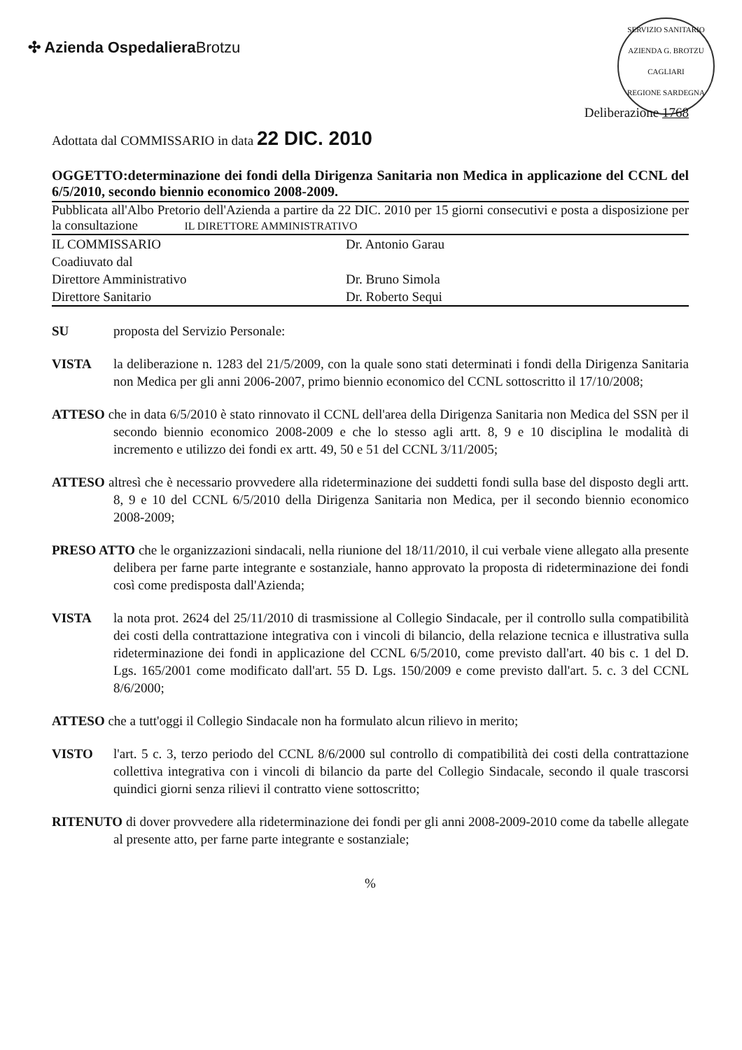✣ Azienda OspedalieraBrotzu
SERVIZIO SANITARIO
AZIENDA G. BROTZU
CAGLIARI
REGIONE SARDEGNA
Deliberazione 1768
Adottata dal COMMISSARIO in data 22 DIC. 2010
OGGETTO:determinazione dei fondi della Dirigenza Sanitaria non Medica in applicazione del CCNL del 6/5/2010, secondo biennio economico 2008-2009.
Pubblicata all'Albo Pretorio dell'Azienda a partire da 22 DIC. 2010 per 15 giorni consecutivi e posta a disposizione per la consultazione IL DIRETTORE AMMINISTRATIVO
IL COMMISSARIO
Dr. Antonio Garau
Coadiuvato dal
Direttore Amministrativo
Dr. Bruno Simola
Direttore Sanitario
Dr. Roberto Sequi
SU proposta del Servizio Personale:
VISTA la deliberazione n. 1283 del 21/5/2009, con la quale sono stati determinati i fondi della Dirigenza Sanitaria non Medica per gli anni 2006-2007, primo biennio economico del CCNL sottoscritto il 17/10/2008;
ATTESO che in data 6/5/2010 è stato rinnovato il CCNL dell'area della Dirigenza Sanitaria non Medica del SSN per il secondo biennio economico 2008-2009 e che lo stesso agli artt. 8, 9 e 10 disciplina le modalità di incremento e utilizzo dei fondi ex artt. 49, 50 e 51 del CCNL 3/11/2005;
ATTESO altresì che è necessario provvedere alla rideterminazione dei suddetti fondi sulla base del disposto degli artt. 8, 9 e 10 del CCNL 6/5/2010 della Dirigenza Sanitaria non Medica, per il secondo biennio economico 2008-2009;
PRESO ATTO che le organizzazioni sindacali, nella riunione del 18/11/2010, il cui verbale viene allegato alla presente delibera per farne parte integrante e sostanziale, hanno approvato la proposta di rideterminazione dei fondi così come predisposta dall'Azienda;
VISTA la nota prot. 2624 del 25/11/2010 di trasmissione al Collegio Sindacale, per il controllo sulla compatibilità dei costi della contrattazione integrativa con i vincoli di bilancio, della relazione tecnica e illustrativa sulla rideterminazione dei fondi in applicazione del CCNL 6/5/2010, come previsto dall'art. 40 bis c. 1 del D. Lgs. 165/2001 come modificato dall'art. 55 D. Lgs. 150/2009 e come previsto dall'art. 5. c. 3 del CCNL 8/6/2000;
ATTESO che a tutt'oggi il Collegio Sindacale non ha formulato alcun rilievo in merito;
VISTO l'art. 5 c. 3, terzo periodo del CCNL 8/6/2000 sul controllo di compatibilità dei costi della contrattazione collettiva integrativa con i vincoli di bilancio da parte del Collegio Sindacale, secondo il quale trascorsi quindici giorni senza rilievi il contratto viene sottoscritto;
RITENUTO di dover provvedere alla rideterminazione dei fondi per gli anni 2008-2009-2010 come da tabelle allegate al presente atto, per farne parte integrante e sostanziale;
%